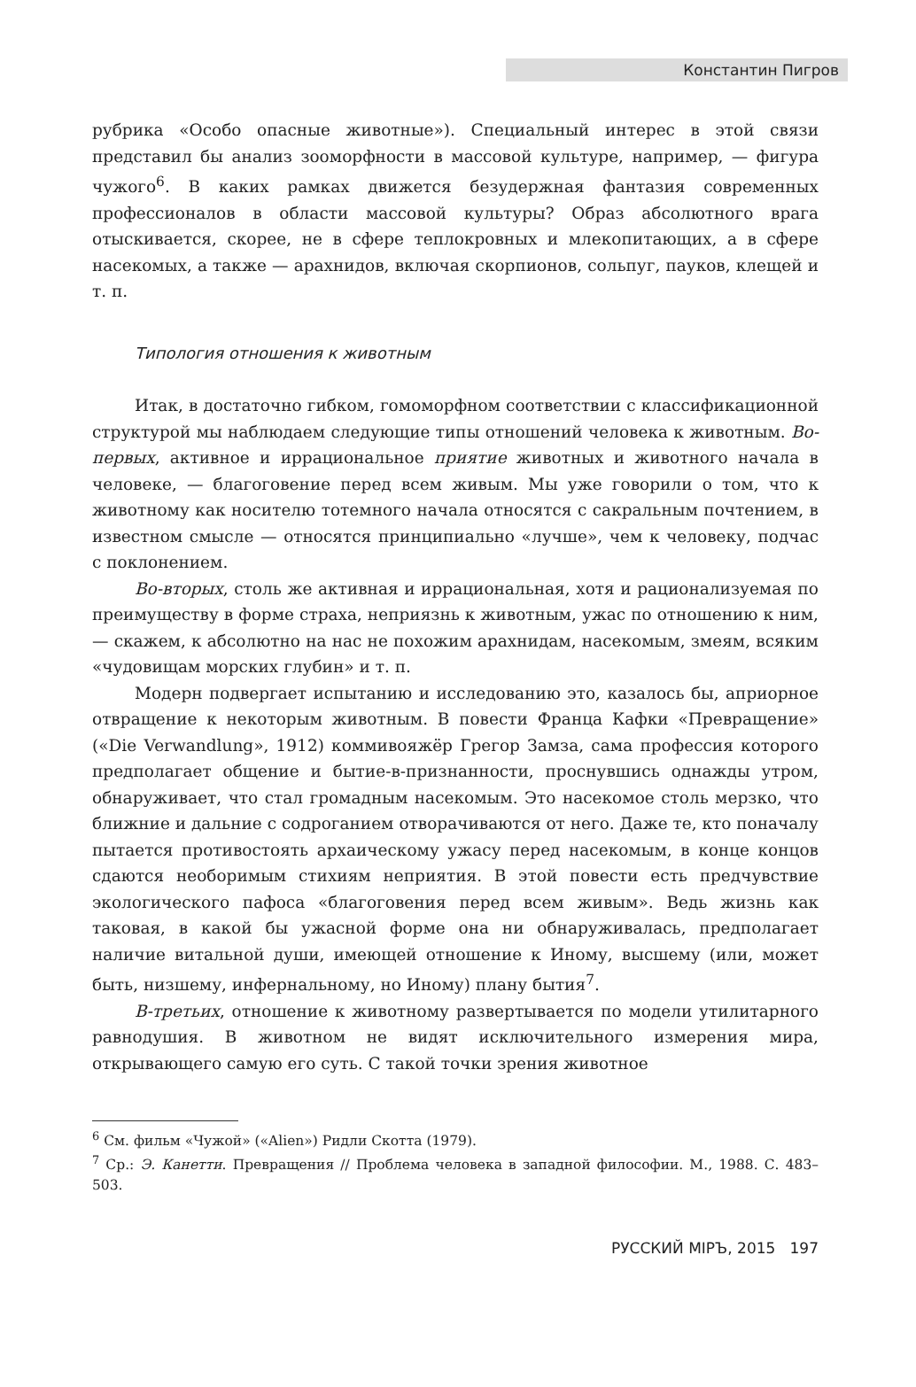Константин Пигров
рубрика «Особо опасные животные»). Специальный интерес в этой связи представил бы анализ зооморфности в массовой культуре, например, — фигура чужого<sup>6</sup>. В каких рамках движется безудержная фантазия современных профессионалов в области массовой культуры? Образ абсолютного врага отыскивается, скорее, не в сфере теплокровных и млекопитающих, а в сфере насекомых, а также — арахнидов, включая скорпионов, сольпуг, пауков, клещей и т. п.
Типология отношения к животным
Итак, в достаточно гибком, гомоморфном соответствии с классификационной структурой мы наблюдаем следующие типы отношений человека к животным. Во-первых, активное и иррациональное приятие животных и животного начала в человеке, — благоговение перед всем живым. Мы уже говорили о том, что к животному как носителю тотемного начала относятся с сакральным почтением, в известном смысле — относятся принципиально «лучше», чем к человеку, подчас с поклонением.
Во-вторых, столь же активная и иррациональная, хотя и рационализуемая по преимуществу в форме страха, неприязнь к животным, ужас по отношению к ним, — скажем, к абсолютно на нас не похожим арахнидам, насекомым, змеям, всяким «чудовищам морских глубин» и т. п.
Модерн подвергает испытанию и исследованию это, казалось бы, априорное отвращение к некоторым животным. В повести Франца Кафки «Превращение» («Die Verwandlung», 1912) коммивояжёр Грегор Замза, сама профессия которого предполагает общение и бытие-в-признанности, проснувшись однажды утром, обнаруживает, что стал громадным насекомым. Это насекомое столь мерзко, что ближние и дальние с содроганием отворачиваются от него. Даже те, кто поначалу пытается противостоять архаическому ужасу перед насекомым, в конце концов сдаются необоримым стихиям неприятия. В этой повести есть предчувствие экологического пафоса «благоговения перед всем живым». Ведь жизнь как таковая, в какой бы ужасной форме она ни обнаруживалась, предполагает наличие витальной души, имеющей отношение к Иному, высшему (или, может быть, низшему, инфернальному, но Иному) плану бытия<sup>7</sup>.
В-третьих, отношение к животному развертывается по модели утилитарного равнодушия. В животном не видят исключительного измерения мира, открывающего самую его суть. С такой точки зрения животное
<sup>6</sup> См. фильм «Чужой» («Alien») Ридли Скотта (1979).
<sup>7</sup> Ср.: Э. Канетти. Превращения // Проблема человека в западной философии. М., 1988. С. 483–503.
РУССКИЙ МIРЪ, 2015 197